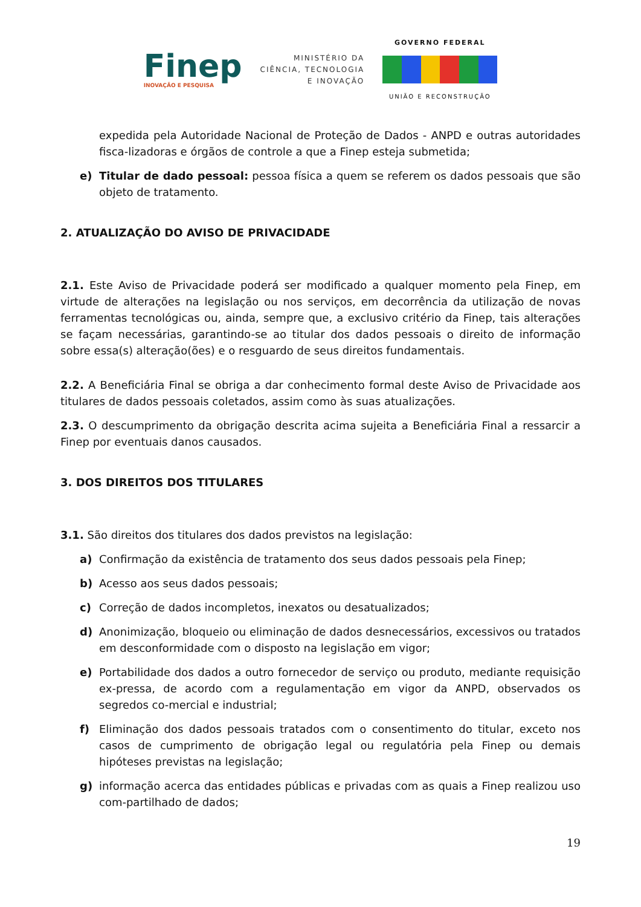Finep
INOVAÇÃO E PESQUISA
MINISTÉRIO DA
CIÊNCIA, TECNOLOGIA
E INOVAÇÃO
GOVERNO FEDERAL
UNIÃO E RECONSTRUÇÃO
expedida pela Autoridade Nacional de Proteção de Dados - ANPD e outras autoridades fisca-lizadoras e órgãos de controle a que a Finep esteja submetida;
e) Titular de dado pessoal: pessoa física a quem se referem os dados pessoais que são objeto de tratamento.
2. ATUALIZAÇÃO DO AVISO DE PRIVACIDADE
2.1. Este Aviso de Privacidade poderá ser modificado a qualquer momento pela Finep, em virtude de alterações na legislação ou nos serviços, em decorrência da utilização de novas ferramentas tecnológicas ou, ainda, sempre que, a exclusivo critério da Finep, tais alterações se façam necessárias, garantindo-se ao titular dos dados pessoais o direito de informação sobre essa(s) alteração(ões) e o resguardo de seus direitos fundamentais.
2.2. A Beneficiária Final se obriga a dar conhecimento formal deste Aviso de Privacidade aos titulares de dados pessoais coletados, assim como às suas atualizações.
2.3. O descumprimento da obrigação descrita acima sujeita a Beneficiária Final a ressarcir a Finep por eventuais danos causados.
3. DOS DIREITOS DOS TITULARES
3.1. São direitos dos titulares dos dados previstos na legislação:
a) Confirmação da existência de tratamento dos seus dados pessoais pela Finep;
b) Acesso aos seus dados pessoais;
c) Correção de dados incompletos, inexatos ou desatualizados;
d) Anonimização, bloqueio ou eliminação de dados desnecessários, excessivos ou tratados em desconformidade com o disposto na legislação em vigor;
e) Portabilidade dos dados a outro fornecedor de serviço ou produto, mediante requisição ex-pressa, de acordo com a regulamentação em vigor da ANPD, observados os segredos co-mercial e industrial;
f) Eliminação dos dados pessoais tratados com o consentimento do titular, exceto nos casos de cumprimento de obrigação legal ou regulatória pela Finep ou demais hipóteses previstas na legislação;
g) informação acerca das entidades públicas e privadas com as quais a Finep realizou uso com-partilhado de dados;
19